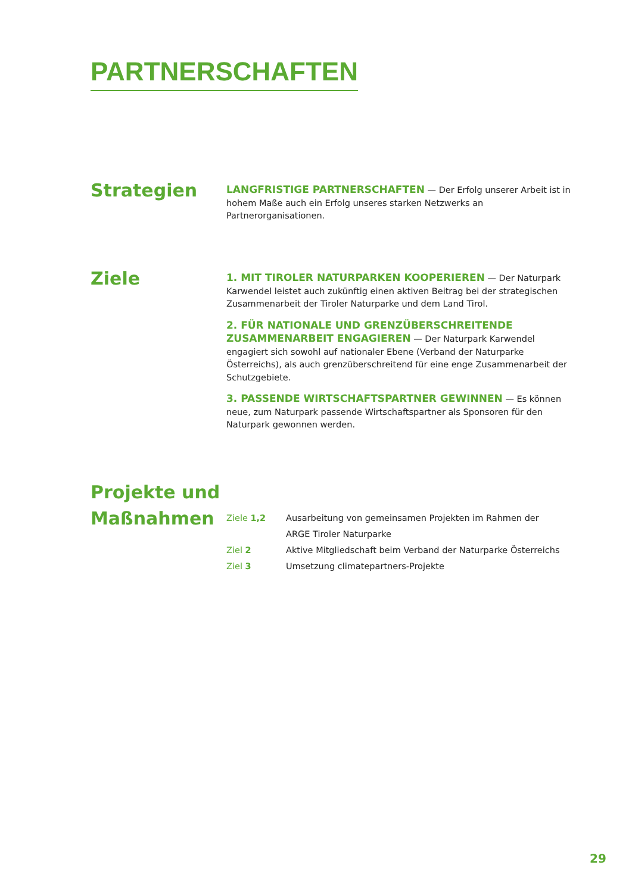PARTNERSCHAFTEN
Strategien
LANGFRISTIGE PARTNERSCHAFTEN — Der Erfolg unserer Arbeit ist in hohem Maße auch ein Erfolg unseres starken Netzwerks an Partnerorganisationen.
Ziele
1. MIT TIROLER NATURPARKEN KOOPERIEREN — Der Naturpark Karwendel leistet auch zukünftig einen aktiven Beitrag bei der strategischen Zusammenarbeit der Tiroler Naturparke und dem Land Tirol.
2. FÜR NATIONALE UND GRENZÜBERSCHREITENDE ZUSAMMENARBEIT ENGAGIEREN — Der Naturpark Karwendel engagiert sich sowohl auf nationaler Ebene (Verband der Naturparke Österreichs), als auch grenzüberschreitend für eine enge Zusammenarbeit der Schutzgebiete.
3. PASSENDE WIRTSCHAFTSPARTNER GEWINNEN — Es können neue, zum Naturpark passende Wirtschaftspartner als Sponsoren für den Naturpark gewonnen werden.
Projekte und Maßnahmen
Ziele 1,2 Ausarbeitung von gemeinsamen Projekten im Rahmen der
ARGE Tiroler Naturparke
Ziel 2 Aktive Mitgliedschaft beim Verband der Naturparke Österreichs
Ziel 3 Umsetzung climatepartners-Projekte
29